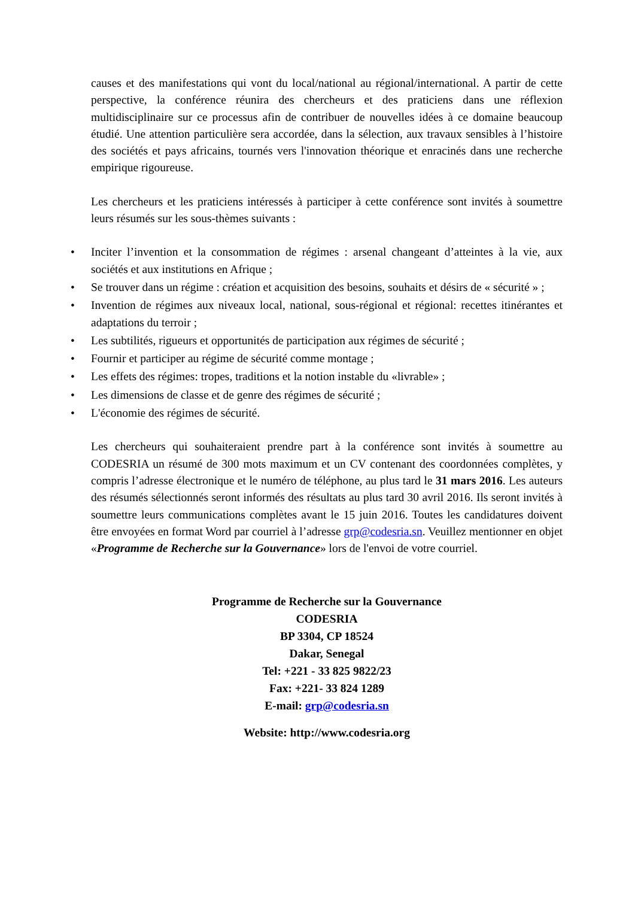causes et des manifestations qui vont du local/national au régional/international. A partir de cette perspective, la conférence réunira des chercheurs et des praticiens dans une réflexion multidisciplinaire sur ce processus afin de contribuer de nouvelles idées à ce domaine beaucoup étudié. Une attention particulière sera accordée, dans la sélection, aux travaux sensibles à l’histoire des sociétés et pays africains, tournés vers l'innovation théorique et enracinés dans une recherche empirique rigoureuse.
Les chercheurs et les praticiens intéressés à participer à cette conférence sont invités à soumettre leurs résumés sur les sous-thèmes suivants :
• Inciter l’invention et la consommation de régimes : arsenal changeant d’atteintes à la vie, aux sociétés et aux institutions en Afrique ;
• Se trouver dans un régime : création et acquisition des besoins, souhaits et désirs de « sécurité » ;
• Invention de régimes aux niveaux local, national, sous-régional et régional: recettes itinérantes et adaptations du terroir ;
• Les subtilités, rigueurs et opportunités de participation aux régimes de sécurité ;
• Fournir et participer au régime de sécurité comme montage ;
• Les effets des régimes: tropes, traditions et la notion instable du «livrable» ;
• Les dimensions de classe et de genre des régimes de sécurité ;
• L'économie des régimes de sécurité.
Les chercheurs qui souhaiteraient prendre part à la conférence sont invités à soumettre au CODESRIA un résumé de 300 mots maximum et un CV contenant des coordonnées complètes, y compris l’adresse électronique et le numéro de téléphone, au plus tard le 31 mars 2016. Les auteurs des résumés sélectionnés seront informés des résultats au plus tard 30 avril 2016. Ils seront invités à soumettre leurs communications complètes avant le 15 juin 2016. Toutes les candidatures doivent être envoyées en format Word par courriel à l’adresse grp@codesria.sn. Veuillez mentionner en objet «Programme de Recherche sur la Gouvernance» lors de l'envoi de votre courriel.
Programme de Recherche sur la Gouvernance
CODESRIA
BP 3304, CP 18524
Dakar, Senegal
Tel: +221 - 33 825 9822/23
Fax: +221- 33 824 1289
E-mail: grp@codesria.sn
Website: http://www.codesria.org